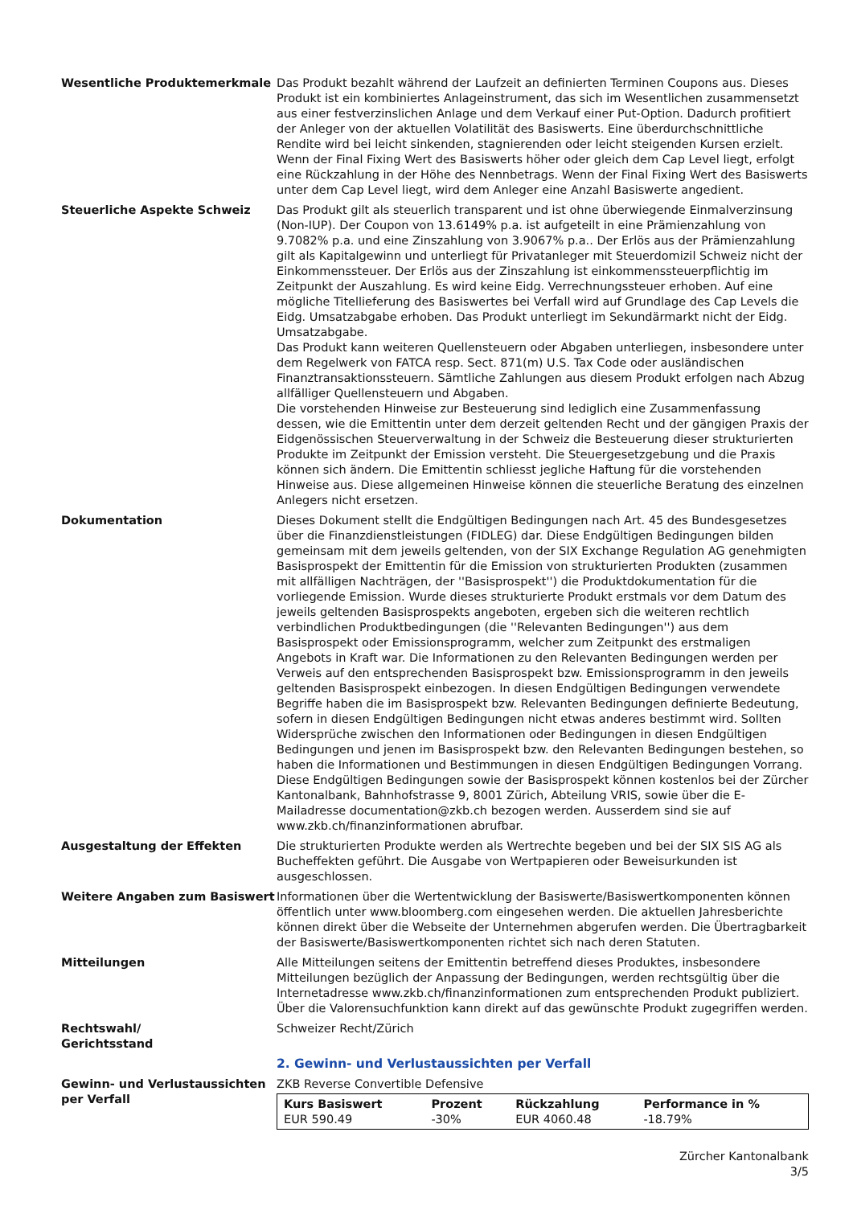Wesentliche Produktemerkmale Das Produkt bezahlt während der Laufzeit an definierten Terminen Coupons aus. Dieses Produkt ist ein kombiniertes Anlageinstrument, das sich im Wesentlichen zusammensetzt aus einer festverzinslichen Anlage und dem Verkauf einer Put-Option. Dadurch profitiert der Anleger von der aktuellen Volatilität des Basiswerts. Eine überdurchschnittliche Rendite wird bei leicht sinkenden, stagnierenden oder leicht steigenden Kursen erzielt. Wenn der Final Fixing Wert des Basiswerts höher oder gleich dem Cap Level liegt, erfolgt eine Rückzahlung in der Höhe des Nennbetrags. Wenn der Final Fixing Wert des Basiswerts unter dem Cap Level liegt, wird dem Anleger eine Anzahl Basiswerte angedient.
Steuerliche Aspekte Schweiz Das Produkt gilt als steuerlich transparent und ist ohne überwiegende Einmalverzinsung (Non-IUP). Der Coupon von 13.6149% p.a. ist aufgeteilt in eine Prämienzahlung von 9.7082% p.a. und eine Zinszahlung von 3.9067% p.a.. Der Erlös aus der Prämienzahlung gilt als Kapitalgewinn und unterliegt für Privatanleger mit Steuerdomizil Schweiz nicht der Einkommenssteuer. Der Erlös aus der Zinszahlung ist einkommenssteuerpflichtig im Zeitpunkt der Auszahlung. Es wird keine Eidg. Verrechnungssteuer erhoben. Auf eine mögliche Titellieferung des Basiswertes bei Verfall wird auf Grundlage des Cap Levels die Eidg. Umsatzabgabe erhoben. Das Produkt unterliegt im Sekundärmarkt nicht der Eidg. Umsatzabgabe.
Das Produkt kann weiteren Quellensteuern oder Abgaben unterliegen, insbesondere unter dem Regelwerk von FATCA resp. Sect. 871(m) U.S. Tax Code oder ausländischen Finanztransaktionssteuern. Sämtliche Zahlungen aus diesem Produkt erfolgen nach Abzug allfälliger Quellensteuern und Abgaben.
Die vorstehenden Hinweise zur Besteuerung sind lediglich eine Zusammenfassung dessen, wie die Emittentin unter dem derzeit geltenden Recht und der gängigen Praxis der Eidgenössischen Steuerverwaltung in der Schweiz die Besteuerung dieser strukturierten Produkte im Zeitpunkt der Emission versteht. Die Steuergesetzgebung und die Praxis können sich ändern. Die Emittentin schliesst jegliche Haftung für die vorstehenden Hinweise aus. Diese allgemeinen Hinweise können die steuerliche Beratung des einzelnen Anlegers nicht ersetzen.
Dokumentation Dieses Dokument stellt die Endgültigen Bedingungen nach Art. 45 des Bundesgesetzes über die Finanzdienstleistungen (FIDLEG) dar. Diese Endgültigen Bedingungen bilden gemeinsam mit dem jeweils geltenden, von der SIX Exchange Regulation AG genehmigten Basisprospekt der Emittentin für die Emission von strukturierten Produkten (zusammen mit allfälligen Nachträgen, der ''Basisprospekt'') die Produktdokumentation für die vorliegende Emission. Wurde dieses strukturierte Produkt erstmals vor dem Datum des jeweils geltenden Basisprospekts angeboten, ergeben sich die weiteren rechtlich verbindlichen Produktbedingungen (die ''Relevanten Bedingungen'') aus dem Basisprospekt oder Emissionsprogramm, welcher zum Zeitpunkt des erstmaligen Angebots in Kraft war. Die Informationen zu den Relevanten Bedingungen werden per Verweis auf den entsprechenden Basisprospekt bzw. Emissionsprogramm in den jeweils geltenden Basisprospekt einbezogen. In diesen Endgültigen Bedingungen verwendete Begriffe haben die im Basisprospekt bzw. Relevanten Bedingungen definierte Bedeutung, sofern in diesen Endgültigen Bedingungen nicht etwas anderes bestimmt wird. Sollten Widersprüche zwischen den Informationen oder Bedingungen in diesen Endgültigen Bedingungen und jenen im Basisprospekt bzw. den Relevanten Bedingungen bestehen, so haben die Informationen und Bestimmungen in diesen Endgültigen Bedingungen Vorrang.
Diese Endgültigen Bedingungen sowie der Basisprospekt können kostenlos bei der Zürcher Kantonalbank, Bahnhofstrasse 9, 8001 Zürich, Abteilung VRIS, sowie über die E-Mailadresse documentation@zkb.ch bezogen werden. Ausserdem sind sie auf www.zkb.ch/finanzinformationen abrufbar.
Ausgestaltung der Effekten Die strukturierten Produkte werden als Wertrechte begeben und bei der SIX SIS AG als Bucheffekten geführt. Die Ausgabe von Wertpapieren oder Beweisurkunden ist ausgeschlossen.
Weitere Angaben zum Basiswert Informationen über die Wertentwicklung der Basiswerte/Basiswertkomponenten können öffentlich unter www.bloomberg.com eingesehen werden. Die aktuellen Jahresberichte können direkt über die Webseite der Unternehmen abgerufen werden. Die Übertragbarkeit der Basiswerte/Basiswertkomponenten richtet sich nach deren Statuten.
Mitteilungen Alle Mitteilungen seitens der Emittentin betreffend dieses Produktes, insbesondere Mitteilungen bezüglich der Anpassung der Bedingungen, werden rechtsgültig über die Internetadresse www.zkb.ch/finanzinformationen zum entsprechenden Produkt publiziert. Über die Valorensuchfunktion kann direkt auf das gewünschte Produkt zugegriffen werden.
Rechtswahl/
Gerichtsstand
Schweizer Recht/Zürich
2. Gewinn- und Verlustaussichten per Verfall
Gewinn- und Verlustaussichten per Verfall
ZKB Reverse Convertible Defensive
| Kurs Basiswert | Prozent | Rückzahlung | Performance in % |
| --- | --- | --- | --- |
| EUR 590.49 | -30% | EUR 4060.48 | -18.79% |
Zürcher Kantonalbank
3/5